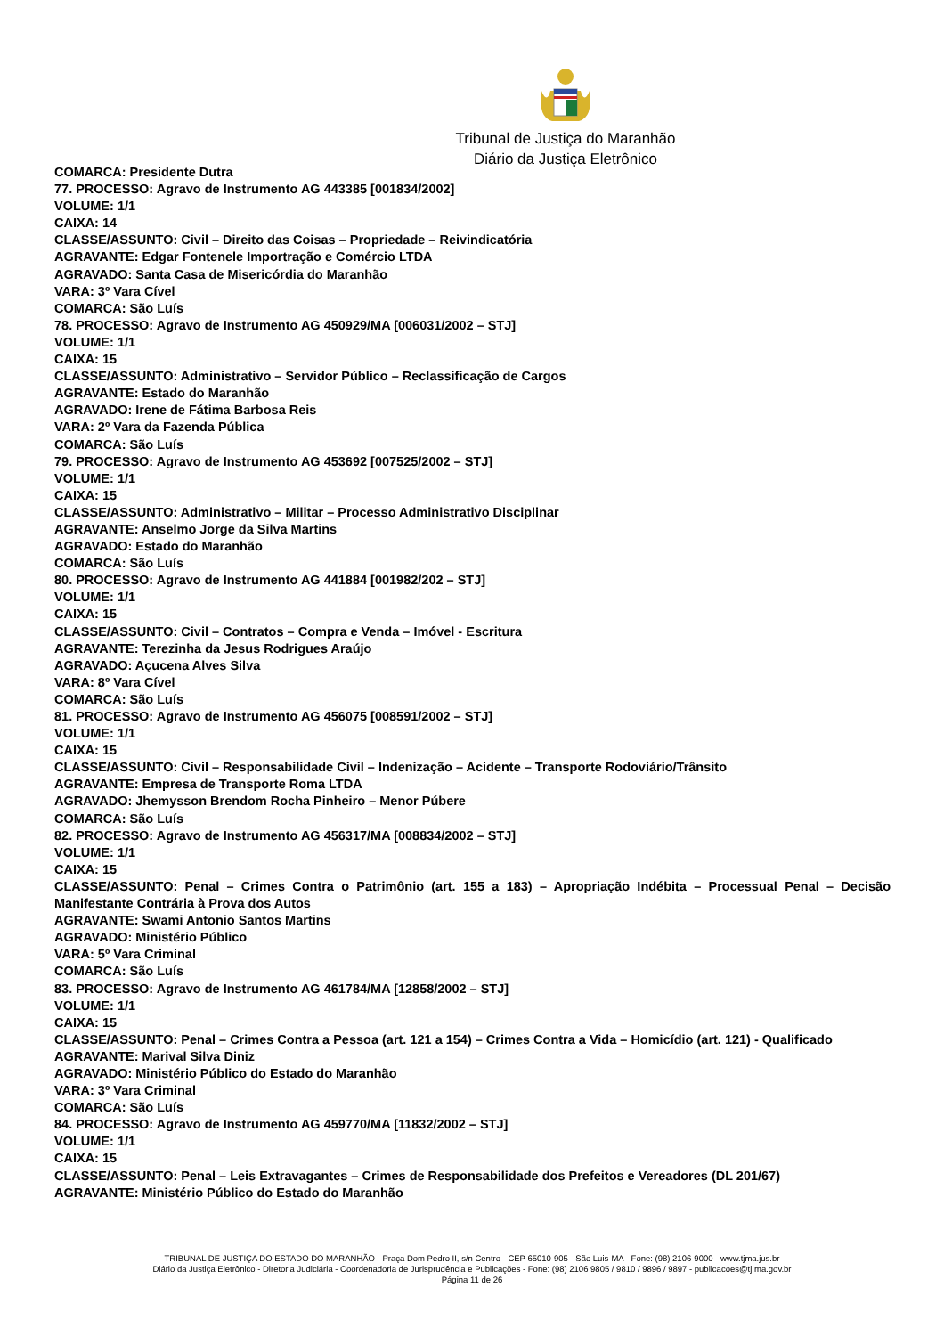Tribunal de Justiça do Maranhão
Diário da Justiça Eletrônico
COMARCA: Presidente Dutra
77. PROCESSO: Agravo de Instrumento AG 443385 [001834/2002]
VOLUME: 1/1
CAIXA: 14
CLASSE/ASSUNTO: Civil – Direito das Coisas – Propriedade – Reivindicatória
AGRAVANTE: Edgar Fontenele Importração e Comércio LTDA
AGRAVADO: Santa Casa de Misericórdia do Maranhão
VARA: 3º Vara Cível
COMARCA: São Luís
78. PROCESSO: Agravo de Instrumento AG 450929/MA [006031/2002 – STJ]
VOLUME: 1/1
CAIXA: 15
CLASSE/ASSUNTO: Administrativo – Servidor Público – Reclassificação de Cargos
AGRAVANTE: Estado do Maranhão
AGRAVADO: Irene de Fátima Barbosa Reis
VARA: 2º Vara da Fazenda Pública
COMARCA: São Luís
79. PROCESSO: Agravo de Instrumento AG 453692 [007525/2002 – STJ]
VOLUME: 1/1
CAIXA: 15
CLASSE/ASSUNTO: Administrativo – Militar – Processo Administrativo Disciplinar
AGRAVANTE: Anselmo Jorge da Silva Martins
AGRAVADO: Estado do Maranhão
COMARCA: São Luís
80. PROCESSO: Agravo de Instrumento AG 441884 [001982/202 – STJ]
VOLUME: 1/1
CAIXA: 15
CLASSE/ASSUNTO: Civil – Contratos – Compra e Venda – Imóvel - Escritura
AGRAVANTE: Terezinha da Jesus Rodrigues Araújo
AGRAVADO: Açucena Alves Silva
VARA: 8º Vara Cível
COMARCA: São Luís
81. PROCESSO: Agravo de Instrumento AG 456075 [008591/2002 – STJ]
VOLUME: 1/1
CAIXA: 15
CLASSE/ASSUNTO: Civil – Responsabilidade Civil – Indenização – Acidente – Transporte Rodoviário/Trânsito
AGRAVANTE: Empresa de Transporte Roma LTDA
AGRAVADO: Jhemysson Brendom Rocha Pinheiro – Menor Púbere
COMARCA: São Luís
82. PROCESSO: Agravo de Instrumento AG 456317/MA [008834/2002 – STJ]
VOLUME: 1/1
CAIXA: 15
CLASSE/ASSUNTO: Penal – Crimes Contra o Patrimônio (art. 155 a 183) – Apropriação Indébita – Processual Penal – Decisão Manifestante Contrária à Prova dos Autos
AGRAVANTE: Swami Antonio Santos Martins
AGRAVADO: Ministério Público
VARA: 5º Vara Criminal
COMARCA: São Luís
83. PROCESSO: Agravo de Instrumento AG 461784/MA [12858/2002 – STJ]
VOLUME: 1/1
CAIXA: 15
CLASSE/ASSUNTO: Penal – Crimes Contra a Pessoa (art. 121 a 154) – Crimes Contra a Vida – Homicídio (art. 121) - Qualificado
AGRAVANTE: Marival Silva Diniz
AGRAVADO: Ministério Público do Estado do Maranhão
VARA: 3º Vara Criminal
COMARCA: São Luís
84. PROCESSO: Agravo de Instrumento AG 459770/MA [11832/2002 – STJ]
VOLUME: 1/1
CAIXA: 15
CLASSE/ASSUNTO: Penal – Leis Extravagantes – Crimes de Responsabilidade dos Prefeitos e Vereadores (DL 201/67)
AGRAVANTE: Ministério Público do Estado do Maranhão
TRIBUNAL DE JUSTIÇA DO ESTADO DO MARANHÃO - Praça Dom Pedro II, s/n Centro - CEP 65010-905 - São Luis-MA - Fone: (98) 2106-9000 - www.tjma.jus.br
Diário da Justiça Eletrônico - Diretoria Judiciária - Coordenadoria de Jurisprudência e Publicações - Fone: (98) 2106 9805 / 9810 / 9896 / 9897 - publicacoes@tj.ma.gov.br
Página 11 de 26